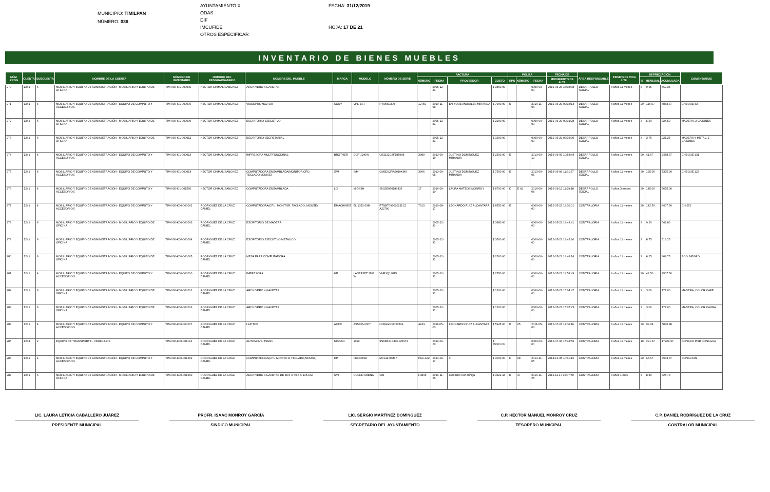MUNICIPIO: TIMILPAN
NÚMERO: 036
AYUNTAMIENTO X
ODAS
DIF
IMCUFIDE
OTROS ESPECIFICAR
FECHA: 31/12/2019
HOJA: 17 DE 21
INVENTARIO DE BIENES MUEBLES
| NÚM. PROG | CUENTA | SUBCUENTA | NOMBRE DE LA CUENTA | NÚMERO DE INVENTARIO | NOMBRE DEL RESGUARDATARIO | NOMBRE DEL MUEBLE | MARCA | MODELO | NÚMERO DE SERIE | FACTURA | | | | PÓLIZA | | | FECHA DE | ÁREA RESPONSABLE | TIEMPO DE VIDA ÚTIL | DEPRECIACIÓN | | | COMENTARIOS |
| --- | --- | --- | --- | --- | --- | --- | --- | --- | --- | --- | --- | --- | --- | --- | --- | --- | --- | --- | --- | --- | --- | --- | --- |
| | | | | | | | | | | NÚMERO | FECHA | PROVEEDOR | COSTO | TIPO | NÚMERO | FECHA | MOVIMIENTO DE ALTA | | | % | MENSUAL | ACUMULADA | |
| 270 | 1241 | 6 | MOBILIARIO Y EQUIPO DE ADMINISTRACIÓN - MOBILIARIO Y EQUIPO DE OFICINA | TIM-036-I01-000005 | HECTOR CHIMAL SANCHEZ | ARCHIVERO 4 GAVETAS | | | | | 2005-12-31 | | $ 3860.00 | | | 0000-00-00 | 2012-05-26 15:38:38 | DESARROLLO SOCIAL | 4 años 11 meses | 3 | 9.65 | 569.35 | |
| 271 | 1241 | 4 | MOBILIARIO Y EQUIPO DE ADMINISTRACIÓN - EQUIPO DE COMPUTO Y ACCESORIOS | TIM-036-I01-000006 | HECTOR CHIMAL SANCHEZ | VIDEOPROYECTOR | SONY | VPL-ES7 | P-90950300 | 12750 | 2010-11-08 | ENRIQUE MORALES MIRANDA | $ 7000.00 | E | | 2010-11-04 | 2012-05-29 09:18:14 | DESARROLLO SOCIAL | 4 años 11 meses | 20 | 116.67 | 6883.37 | CHEQUE 43 |
| 272 | 1241 | 6 | MOBILIARIO Y EQUIPO DE ADMINISTRACIÓN - MOBILIARIO Y EQUIPO DE OFICINA | TIM-036-I01-000009 | HECTOR CHIMAL SANCHEZ | ESCRITORIO EJECUTIVO | | | | | 2005-12-31 | | $ 2200.00 | | | 0000-00-00 | 2012-05-29 09:31:28 | DESARROLLO SOCIAL | 4 años 11 meses | 3 | 5.50 | 324.50 | MADERA, 2 CAJONES |
| 273 | 1241 | 6 | MOBILIARIO Y EQUIPO DE ADMINISTRACIÓN - MOBILIARIO Y EQUIPO DE OFICINA | TIM-036-I01-000012 | HECTOR CHIMAL SANCHEZ | ESCRITORIO SECRETARIAL | | | | | 2005-12-31 | | $ 1500.00 | | | 0000-00-00 | 2012-05-29 09:36:30 | DESARROLLO SOCIAL | 4 años 11 meses | 3 | 3.75 | 221.25 | MADERA Y METAL, 2 CAJONES |
| 274 | 1241 | 4 | MOBILIARIO Y EQUIPO DE ADMINISTRACIÓN - EQUIPO DE COMPUTO Y ACCESORIOS | TIM-036-I01-000013 | HECTOR CHIMAL SANCHEZ | IMPRESORA MULTIFUNCIONAL | BROTHER | DCP J140W | U63221G3F185998 | 3989 | 2013-09-19 | JUSTINO DOMINGUEZ MIRANDA | $ 2500.00 | E | | 2013-09-19 | 2013-09-09 10:53:44 | DESARROLLO SOCIAL | 4 años 11 meses | 20 | 41.67 | 2458.37 | CHEQUE 131 |
| 275 | 1241 | 4 | MOBILIARIO Y EQUIPO DE ADMINISTRACIÓN - EQUIPO DE COMPUTO Y ACCESORIOS | TIM-036-I01-000014 | HECTOR CHIMAL SANCHEZ | COMPUTADORA ENSAMBLADA(MONITOR,CPU, TECLADO,MOUSE) | S/M | S/M | CM3D22RA0010KMX | 3966 | 2013-09-05 | JUSTINO DOMINGUEZ MIRANDA | $ 7500.00 | E | | 2013-09-05 | 2013-09-09 11:31:57 | DESARROLLO SOCIAL | 4 años 11 meses | 20 | 125.00 | 7375.00 | CHEQUE 123 |
| 276 | 1241 | 4 | MOBILIARIO Y EQUIPO DE ADMINISTRACIÓN - EQUIPO DE COMPUTO Y ACCESORIOS | TIM-036-I01-001550 | HECTOR CHIMAL SANCHEZ | COMPUTADORA ENSAMBLADA | LG | M-DS3H | SN155050189435 | 17 | 2016-09-10 | LAURA MATEOS MONROY | $ 8700.00 | D | E 42 | 2016-09-08 | 2016-09-12 11:29:18 | DESARROLLO SOCIAL | 3 años 3 meses | 20 | 145.00 | 5655.00 | |
| 277 | 1241 | 4 | MOBILIARIO Y EQUIPO DE ADMINISTRACIÓN - EQUIPO DE COMPUTO Y ACCESORIOS | TIM-036-K00-000001 | RODRIGUEZ DE LA CRUZ DANIEL | COMPUTADORA(CPU, MONITOR, TACLADO, MOUSE) | EMACHINES | EL 1352-03M | PTNBT090020211C2 A22700 | 7913 | 2010-08-17 | LEONARDO RUIZ ALCANTARA | $ 8550.00 | E | | 0000-00-00 | 2012-05-23 13:30:01 | CONTRALORIA | 4 años 11 meses | 20 | 142.50 | 8407.50 | CH-252 |
| 278 | 1241 | 6 | MOBILIARIO Y EQUIPO DE ADMINISTRACIÓN - MOBILIARIO Y EQUIPO DE OFICINA | TIM-036-K00-000003 | RODRIGUEZ DE LA CRUZ DANIEL | ESCRITORIO DE MADERA | | | | | 2005-12-31 | | $ 3680.00 | | | 0000-00-00 | 2012-05-23 14:43:41 | CONTRALORIA | 4 años 11 meses | 3 | 9.20 | 542.80 | |
| 279 | 1241 | 6 | MOBILIARIO Y EQUIPO DE ADMINISTRACIÓN - MOBILIARIO Y EQUIPO DE OFICINA | TIM-036-K00-000004 | RODRIGUEZ DE LA CRUZ DANIEL | ESCRITORIO EJECUTIVO METALICO | | | | | 2005-12-31 | | $ 3500.00 | | | 0000-00-00 | 2012-05-23 14:45:20 | CONTRALORIA | 4 años 11 meses | 3 | 8.75 | 516.25 | |
| 280 | 1241 | 6 | MOBILIARIO Y EQUIPO DE ADMINISTRACIÓN - MOBILIARIO Y EQUIPO DE OFICINA | TIM-036-K00-000005 | RODRIGUEZ DE LA CRUZ DANIEL | MESA PARA COMPUTADORA | | | | | 2005-12-31 | | $ 2500.00 | | | 0000-00-00 | 2012-05-23 14:48:16 | CONTRALORIA | 4 años 11 meses | 3 | 6.25 | 368.75 | BCO. NEGRO |
| 281 | 1241 | 4 | MOBILIARIO Y EQUIPO DE ADMINISTRACIÓN - EQUIPO DE COMPUTO Y ACCESORIOS | TIM-036-K00-000010 | RODRIGUEZ DE LA CRUZ DANIEL | IMPRESORA | HP | LASERJET 1102 W | VNB3Q14815 | | 2005-12-31 | | $ 2550.00 | | | 0000-00-00 | 2012-05-23 14:58:49 | CONTRALORIA | 4 años 11 meses | 20 | 42.50 | 2507.50 | |
| 282 | 1241 | 6 | MOBILIARIO Y EQUIPO DE ADMINISTRACIÓN - MOBILIARIO Y EQUIPO DE OFICINA | TIM-036-K00-000012 | RODRIGUEZ DE LA CRUZ DANIEL | ARCHIVERO 4 GAVETAS | | | | | 2005-12-31 | | $ 1200.00 | | | 0000-00-00 | 2012-05-23 15:04:47 | CONTRALORIA | 4 años 11 meses | 3 | 3.00 | 177.00 | MADERA, COLOR CAFE |
| 283 | 1241 | 6 | MOBILIARIO Y EQUIPO DE ADMINISTRACIÓN - MOBILIARIO Y EQUIPO DE OFICINA | TIM-036-K00-000013 | RODRIGUEZ DE LA CRUZ DANIEL | ARCHIVERO 4 GAVETAS | | | | | 2005-12-31 | | $ 1200.00 | | | 0000-00-00 | 2012-05-23 15:07:23 | CONTRALORIA | 4 años 11 meses | 3 | 3.00 | 177.00 | MADERA, COLOR CAOBA |
| 284 | 1241 | 4 | MOBILIARIO Y EQUIPO DE ADMINISTRACIÓN - EQUIPO DE COMPUTO Y ACCESORIOS | TIM-036-K00-000017 | RODRIGUEZ DE LA CRUZ DANIEL | LAP TOP | ACER | AS5336-2007 | LXR4G0C005050​4 | A619 | 2011-05-03 | LEONARDO RUIZ ALCANTARA | $ 5945.00 | E | 05 | 2011-05-03 | 2012-07-07 11:06:46 | CONTRALORIA | 4 años 11 meses | 20 | 99.08 | 5845.88 | |
| 285 | 1244 | 2 | EQUIPO DE TRANSPORTE - VEHICULOS | TIM-036-K00-001174 | RODRIGUEZ DE LA CRUZ DANIEL | AUTOMOVIL TSURU | NISSAN | 1999 | 3N1EB31S4XL125973 | | 2012-02-20 | | $ 35000.00 | | | 0000-00-00 | 2012-07-06 15:48:56 | CONTRALORIA | 4 años 11 meses | 10 | 291.67 | 17208.37 | DONADO POR CONAGUA |
| 286 | 1241 | 4 | MOBILIARIO Y EQUIPO DE ADMINISTRACIÓN - EQUIPO DE COMPUTO Y ACCESORIOS | TIM-036-K00-001309 | RODRIGUEZ DE LA CRUZ DANIEL | COMPUTADORA(CPU,MONITO R,TECLADO,MOUSE) | HP | PRODESK | MXL4270M87 | PAC-422 | 2014-09-17 | 0 | $ 4000.00 | D | 08 | 2014-11-05 | 2014-12-05 10:11:13 | CONTRALORIA | 4 años 11 meses | 20 | 66.67 | 3933.37 | DONACION |
| 287 | 1241 | 6 | MOBILIARIO Y EQUIPO DE ADMINISTRACIÓN - MOBILIARIO Y EQUIPO DE OFICINA | TIM-036-K00-001560 | RODRIGUEZ DE LA CRUZ DANIEL | ARCHIVERO 4 GAVETAS DE 45.5 X 60.5 X 135 CM | S/N | COLOR ARENA | S/N | F3865 | 2016-11-25 | aureliano ruiz zuñiga | $ 3521.44 | E | 47 | 2016-11-25 | 2016-11-17 16:07:50 | CONTRALORIA | 3 años 1 mes | 3 | 8.80 | 325.73 | |
LIC. LAURA LETICIA CABALLERO JUÁREZ
PRESIDENTE MUNICIPAL
PROFR. ISAAC MONROY GARCÍA
SINDICO MUNICIPAL
LIC. SERGIO MARTÍNEZ DOMÍNGUEZ
SECRETARIO DEL AYUNTAMIENTO
C.P. HECTOR MANUEL MONROY CRUZ
TESORERO MUNICIPAL
C.P. DANIEL RODRÍGUEZ DE LA CRUZ
CONTRALOR MUNICIPAL